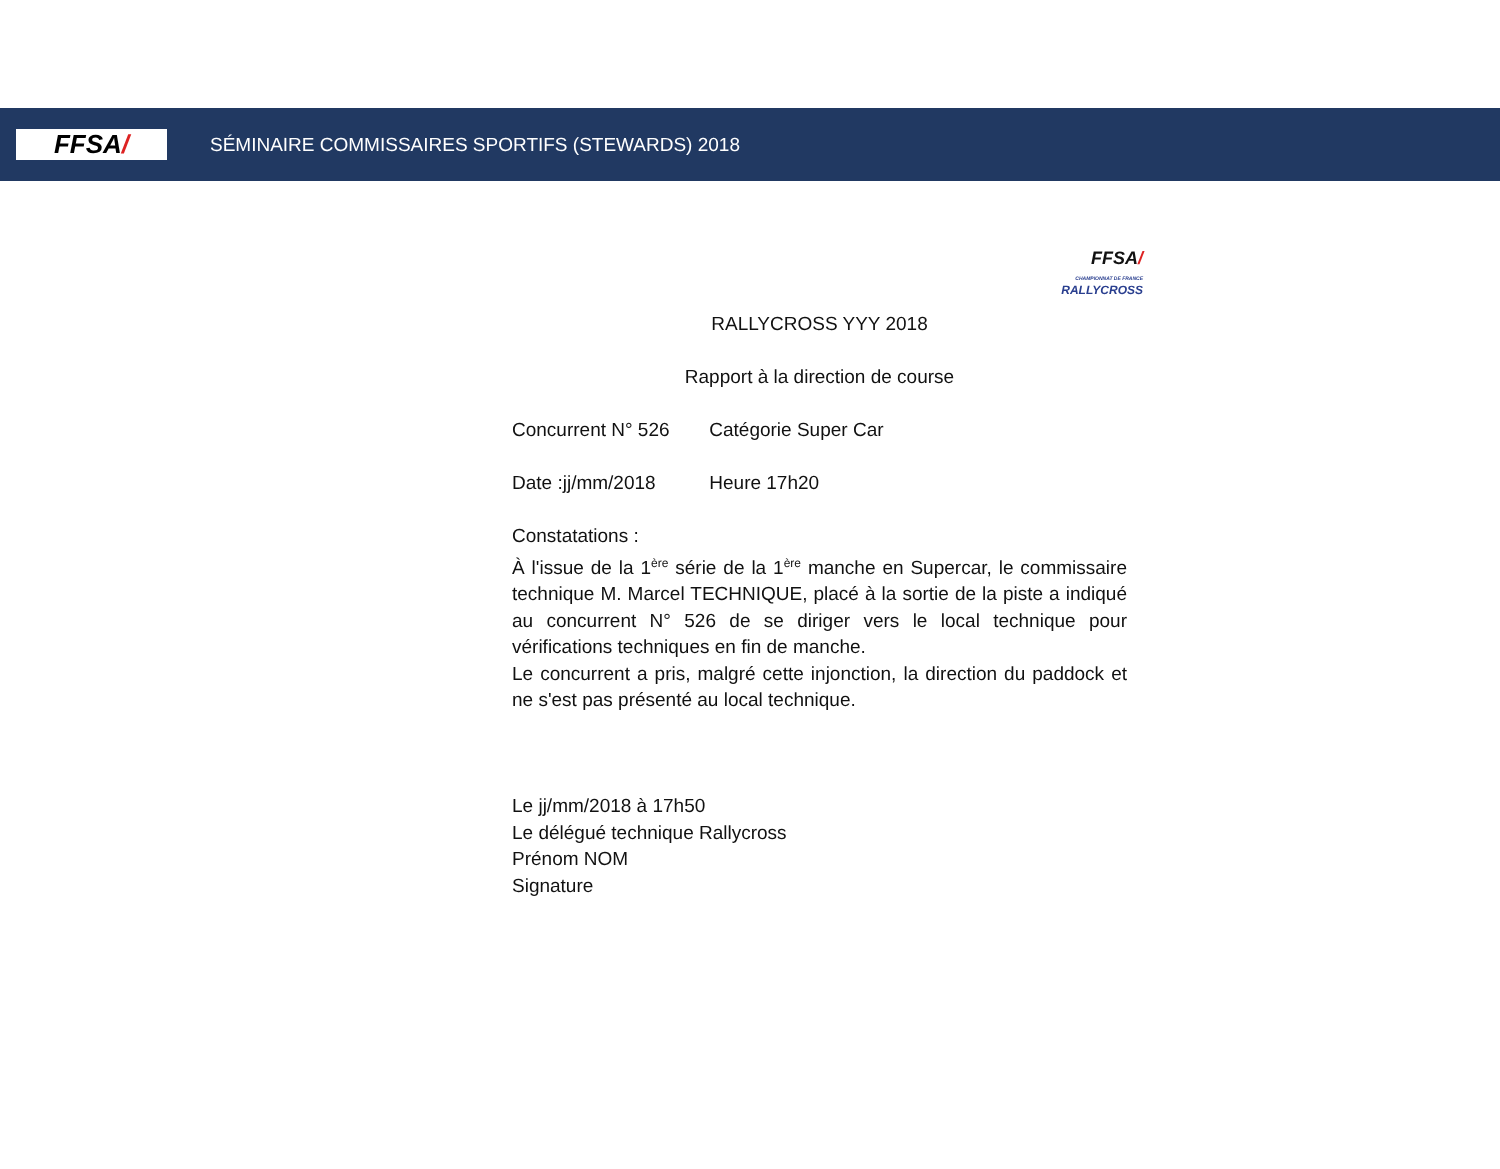FFSA /
SÉMINAIRE COMMISSAIRES SPORTIFS (STEWARDS) 2018
FFSA/
CHAMPIONNAT DE FRANCE RALLYCROSS
RALLYCROSS YYY 2018
Rapport à la direction de course
Concurrent N° 526 Catégorie Super Car
Date :jj/mm/2018 Heure 17h20
Constatations :
À l'issue de la 1<sup>ère</sup> série de la 1<sup>ère</sup> manche en Supercar, le commissaire technique M. Marcel TECHNIQUE, placé à la sortie de la piste a indiqué au concurrent N° 526 de se diriger vers le local technique pour vérifications techniques en fin de manche.
Le concurrent a pris, malgré cette injonction, la direction du paddock et ne s'est pas présenté au local technique.
Le jj/mm/2018 à 17h50
Le délégué technique Rallycross
Prénom NOM
Signature